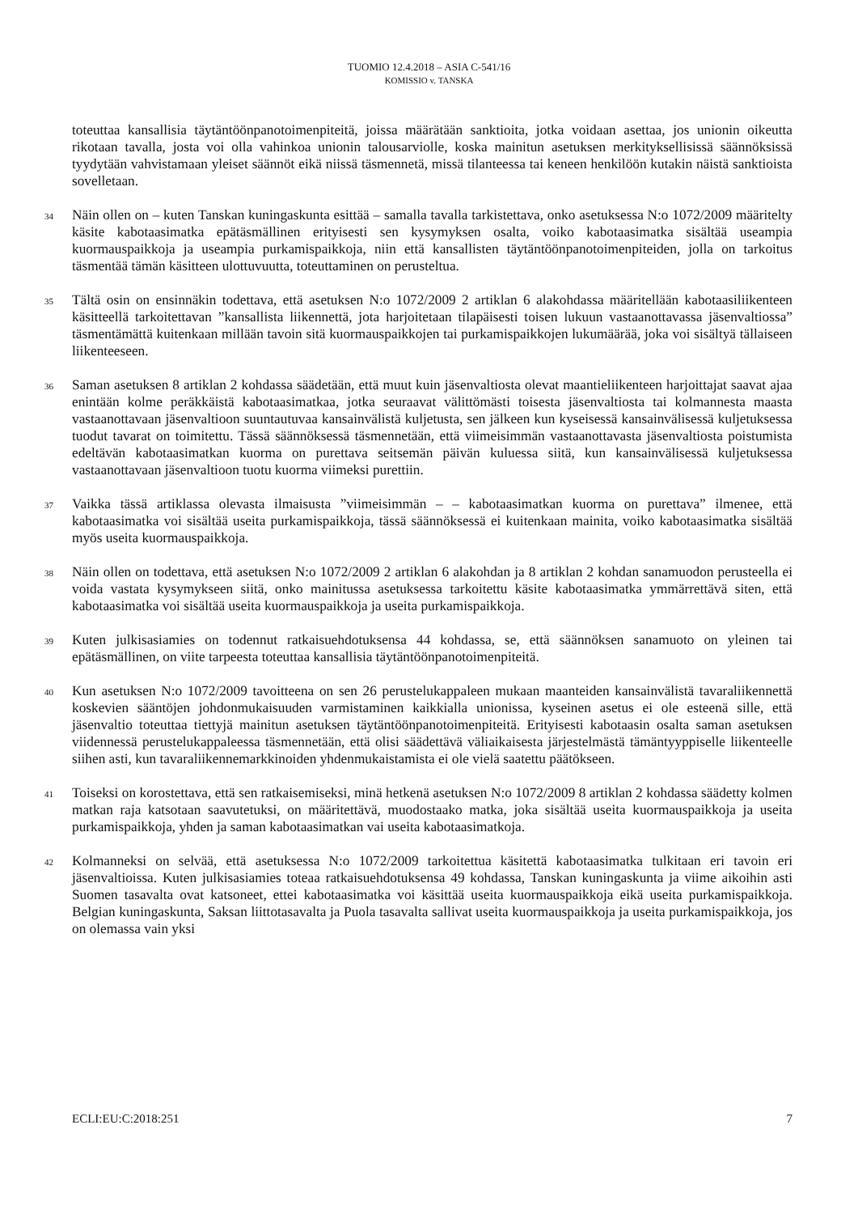TUOMIO 12.4.2018 – ASIA C-541/16
KOMISSIO v. TANSKA
toteuttaa kansallisia täytäntöönpanotoimenpiteitä, joissa määrätään sanktioita, jotka voidaan asettaa, jos unionin oikeutta rikotaan tavalla, josta voi olla vahinkoa unionin talousarviolle, koska mainitun asetuksen merkityksellisissä säännöksissä tyydytään vahvistamaan yleiset säännöt eikä niissä täsmennetä, missä tilanteessa tai keneen henkilöön kutakin näistä sanktioista sovelletaan.
34 Näin ollen on – kuten Tanskan kuningaskunta esittää – samalla tavalla tarkistettava, onko asetuksessa N:o 1072/2009 määritelty käsite kabotaasimatka epätäsmällinen erityisesti sen kysymyksen osalta, voiko kabotaasimatka sisältää useampia kuormauspaikkoja ja useampia purkamispaikkoja, niin että kansallisten täytäntöönpanotoimenpiteiden, jolla on tarkoitus täsmentää tämän käsitteen ulottuvuutta, toteuttaminen on perusteltua.
35 Tältä osin on ensinnäkin todettava, että asetuksen N:o 1072/2009 2 artiklan 6 alakohdassa määritellään kabotaasiliikenteen käsitteellä tarkoitettavan ”kansallista liikennettä, jota harjoitetaan tilapäisesti toisen lukuun vastaanottavassa jäsenvaltiossa” täsmentämättä kuitenkaan millään tavoin sitä kuormauspaikkojen tai purkamispaikkojen lukumäärää, joka voi sisältyä tällaiseen liikenteeseen.
36 Saman asetuksen 8 artiklan 2 kohdassa säädetään, että muut kuin jäsenvaltiosta olevat maantieliikenteen harjoittajat saavat ajaa enintään kolme peräkkäistä kabotaasimatkaa, jotka seuraavat välittömästi toisesta jäsenvaltiosta tai kolmannesta maasta vastaanottavaan jäsenvaltioon suuntautuvaa kansainvälistä kuljetusta, sen jälkeen kun kyseisessä kansainvälisessä kuljetuksessa tuodut tavarat on toimitettu. Tässä säännöksessä täsmennetään, että viimeisimmän vastaanottavasta jäsenvaltiosta poistumista edeltävän kabotaasimatkan kuorma on purettava seitsemän päivän kuluessa siitä, kun kansainvälisessä kuljetuksessa vastaanottavaan jäsenvaltioon tuotu kuorma viimeksi purettiin.
37 Vaikka tässä artiklassa olevasta ilmaisusta ”viimeisimmän – – kabotaasimatkan kuorma on purettava” ilmenee, että kabotaasimatka voi sisältää useita purkamispaikkoja, tässä säännöksessä ei kuitenkaan mainita, voiko kabotaasimatka sisältää myös useita kuormauspaikkoja.
38 Näin ollen on todettava, että asetuksen N:o 1072/2009 2 artiklan 6 alakohdan ja 8 artiklan 2 kohdan sanamuodon perusteella ei voida vastata kysymykseen siitä, onko mainitussa asetuksessa tarkoitettu käsite kabotaasimatka ymmärrettävä siten, että kabotaasimatka voi sisältää useita kuormauspaikkoja ja useita purkamispaikkoja.
39 Kuten julkisasiamies on todennut ratkaisuehdotuksensa 44 kohdassa, se, että säännöksen sanamuoto on yleinen tai epätäsmällinen, on viite tarpeesta toteuttaa kansallisia täytäntöönpanotoimenpiteitä.
40 Kun asetuksen N:o 1072/2009 tavoitteena on sen 26 perustelukappaleen mukaan maanteiden kansainvälistä tavaraliikennettä koskevien sääntöjen johdonmukaisuuden varmistaminen kaikkialla unionissa, kyseinen asetus ei ole esteenä sille, että jäsenvaltio toteuttaa tiettyjä mainitun asetuksen täytäntöönpanotoimenpiteitä. Erityisesti kabotaasin osalta saman asetuksen viidennessä perustelukappaleessa täsmennetään, että olisi säädettävä väliaikaisesta järjestelmästä tämäntyyppiselle liikenteelle siihen asti, kun tavaraliikennemarkkinoiden yhdenmukaistamista ei ole vielä saatettu päätökseen.
41 Toiseksi on korostettava, että sen ratkaisemiseksi, minä hetkenä asetuksen N:o 1072/2009 8 artiklan 2 kohdassa säädetty kolmen matkan raja katsotaan saavutetuksi, on määritettävä, muodostaako matka, joka sisältää useita kuormauspaikkoja ja useita purkamispaikkoja, yhden ja saman kabotaasimatkan vai useita kabotaasimatkoja.
42 Kolmanneksi on selvää, että asetuksessa N:o 1072/2009 tarkoitettua käsitettä kabotaasimatka tulkitaan eri tavoin eri jäsenvaltioissa. Kuten julkisasiamies toteaa ratkaisuehdotuksensa 49 kohdassa, Tanskan kuningaskunta ja viime aikoihin asti Suomen tasavalta ovat katsoneet, ettei kabotaasimatka voi käsittää useita kuormauspaikkoja eikä useita purkamispaikkoja. Belgian kuningaskunta, Saksan liittotasavalta ja Puola tasavalta sallivat useita kuormauspaikkoja ja useita purkamispaikkoja, jos on olemassa vain yksi
ECLI:EU:C:2018:251 7